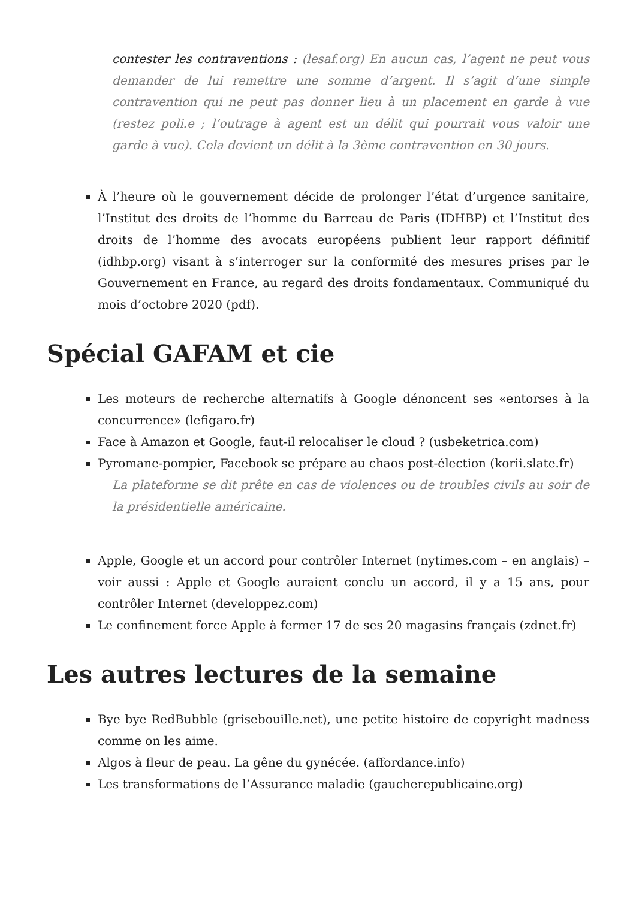contester les contraventions : (lesaf.org) En aucun cas, l’agent ne peut vous demander de lui remettre une somme d’argent. Il s’agit d’une simple contravention qui ne peut pas donner lieu à un placement en garde à vue (restez poli.e ; l’outrage à agent est un délit qui pourrait vous valoir une garde à vue). Cela devient un délit à la 3ème contravention en 30 jours.
À l’heure où le gouvernement décide de prolonger l’état d’urgence sanitaire, l’Institut des droits de l’homme du Barreau de Paris (IDHBP) et l’Institut des droits de l’homme des avocats européens publient leur rapport définitif (idhbp.org) visant à s’interroger sur la conformité des mesures prises par le Gouvernement en France, au regard des droits fondamentaux. Communiqué du mois d’octobre 2020 (pdf).
Spécial GAFAM et cie
Les moteurs de recherche alternatifs à Google dénoncent ses «entorses à la concurrence» (lefigaro.fr)
Face à Amazon et Google, faut-il relocaliser le cloud ? (usbeketrica.com)
Pyromane-pompier, Facebook se prépare au chaos post-élection (korii.slate.fr)
La plateforme se dit prête en cas de violences ou de troubles civils au soir de la présidentielle américaine.
Apple, Google et un accord pour contrôler Internet (nytimes.com – en anglais) – voir aussi : Apple et Google auraient conclu un accord, il y a 15 ans, pour contrôler Internet (developpez.com)
Le confinement force Apple à fermer 17 de ses 20 magasins français (zdnet.fr)
Les autres lectures de la semaine
Bye bye RedBubble (grisebouille.net), une petite histoire de copyright madness comme on les aime.
Algos à fleur de peau. La gêne du gynécée. (affordance.info)
Les transformations de l’Assurance maladie (gaucherepublicaine.org)